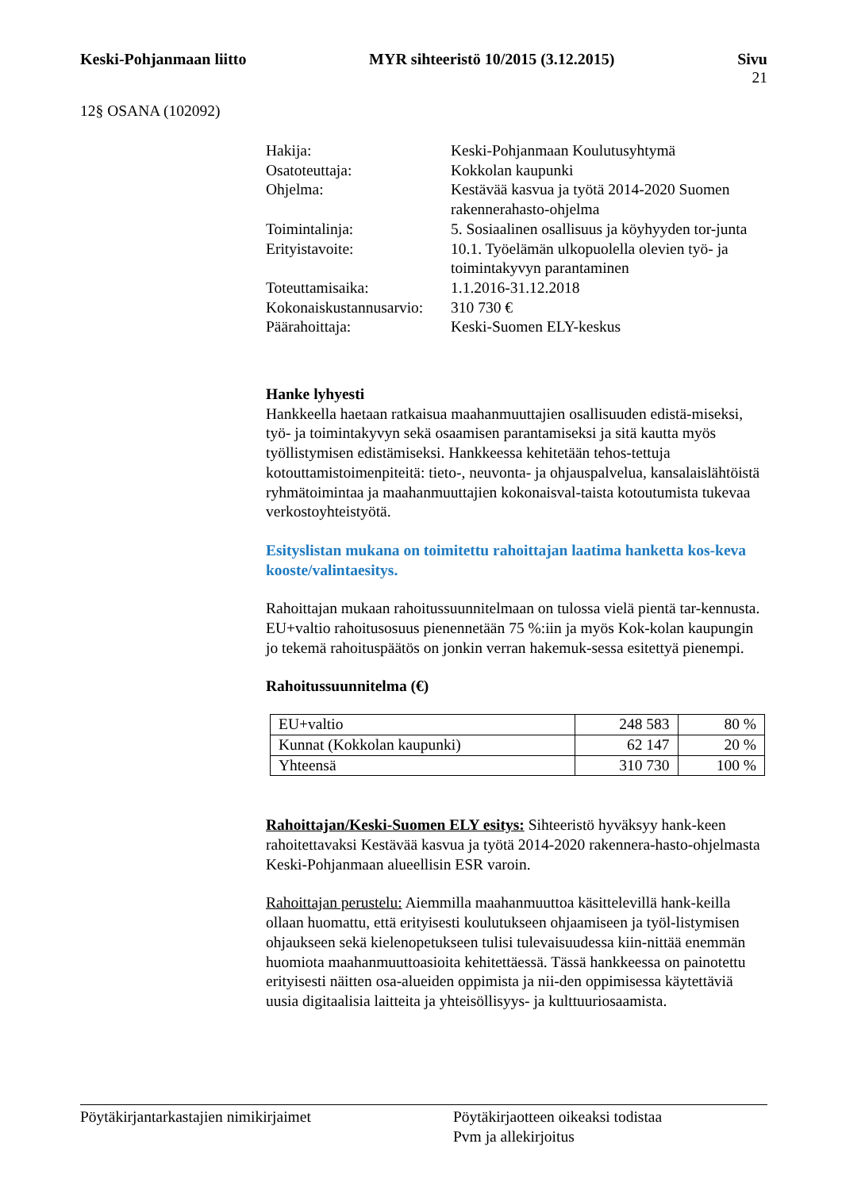Keski-Pohjanmaan liitto MYR sihteeristö 10/2015 (3.12.2015) Sivu
21
12§ OSANA (102092)
| Hakija: | Keski-Pohjanmaan Koulutusyhtymä |
| Osatoteuttaja: | Kokkolan kaupunki |
| Ohjelma: | Kestävää kasvua ja työtä 2014-2020 Suomen rakennerahasto-ohjelma |
| Toimintalinja: | 5. Sosiaalinen osallisuus ja köyhyyden tor-junta |
| Erityistavoite: | 10.1. Työelämän ulkopuolella olevien työ- ja toimintakyvyn parantaminen |
| Toteuttamisaika: | 1.1.2016-31.12.2018 |
| Kokonaiskustannusarvio: | 310 730 € |
| Päärahoittaja: | Keski-Suomen ELY-keskus |
Hanke lyhyesti
Hankkeella haetaan ratkaisua maahanmuuttajien osallisuuden edistä-miseksi, työ- ja toimintakyvyn sekä osaamisen parantamiseksi ja sitä kautta myös työllistymisen edistämiseksi. Hankkeessa kehitetään tehos-tettuja kotouttamistoimenpiteitä: tieto-, neuvonta- ja ohjauspalvelua, kansalaislähtöistä ryhmätoimintaa ja maahanmuuttajien kokonaisval-taista kotoutumista tukevaa verkostoyhteistyötä.
Esityslistan mukana on toimitettu rahoittajan laatima hanketta kos-keva kooste/valintaesitys.
Rahoittajan mukaan rahoitussuunnitelmaan on tulossa vielä pientä tar-kennusta. EU+valtio rahoitusosuus pienennetään 75 %:iin ja myös Kok-kolan kaupungin jo tekemä rahoituspäätös on jonkin verran hakemuk-sessa esitettyä pienempi.
Rahoitussuunnitelma (€)
| EU+valtio | 248 583 | 80 % |
| Kunnat (Kokkolan kaupunki) | 62 147 | 20 % |
| Yhteensä | 310 730 | 100 % |
Rahoittajan/Keski-Suomen ELY esitys: Sihteeristö hyväksyy hank-keen rahoitettavaksi Kestävää kasvua ja työtä 2014-2020 rakennera-hasto-ohjelmasta Keski-Pohjanmaan alueellisin ESR varoin.
Rahoittajan perustelu: Aiemmilla maahanmuuttoa käsittelevillä hank-keilla ollaan huomattu, että erityisesti koulutukseen ohjaamiseen ja työl-listymisen ohjaukseen sekä kielenopetukseen tulisi tulevaisuudessa kiin-nittää enemmän huomiota maahanmuuttoasioita kehitettäessä. Tässä hankkeessa on painotettu erityisesti näitten osa-alueiden oppimista ja nii-den oppimisessa käytettäviä uusia digitaalisia laitteita ja yhteisöllisyys- ja kulttuuriosaamista.
Pöytäkirjantarkastajien nimikirjaimet Pöytäkirjaotteen oikeaksi todistaa
Pvm ja allekirjoitus